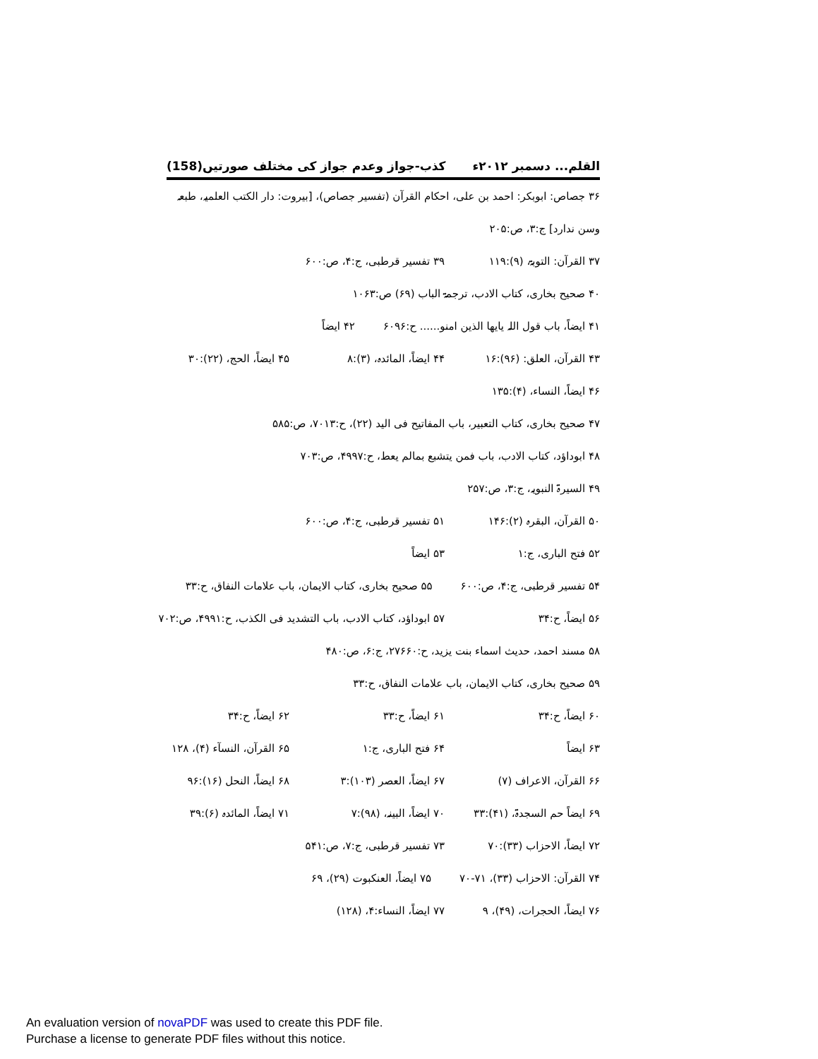القلم... دسمبر ۲۰۱۲ء کذب-جواز وعدم جواز کی مختلف صورتیں(158)
۳۶ جصاص: ابوبکر: احمد بن علی، احکام القرآن (تفسیر جصاص)، [بیروت: دار الکتب العلمیہ، طبعہ وسن ندارد] ج:۳، ص:۲۰۵
۳۷ القرآن: التوبۃ، (۹):۱۱۹ ۳۹ تفسیر قرطبی، ج:۴، ص:۶۰۰
۴۰ صحیح بخاری، کتاب الادب، ترجمۃ الباب (۶۹) ص:۱۰۶۳
۴۱ ایضاً، باب قول اللہ یایھا الذین امنو...... ح:۶۰۹۶ ۴۲ ایضاً
۴۳ القرآن، العلق: (۹۶):۱۶ ۴۴ ایضاً، المائدہ، (۳):۸ ۴۵ ایضاً، الحج، (۲۲):۳۰
۴۶ ایضاً، النساء، (۴):۱۳۵
۴۷ صحیح بخاری، کتاب التعبیر، باب المفاتیح فی الید (۲۲)، ح:۷۰۱۳، ص:۵۸۵
۴۸ ابوداؤد، کتاب الادب، باب فمن یتشبع بمالم یعط، ح:۴۹۹۷، ص:۷۰۳
۴۹ السیرۃ النبویہ، ج:۳، ص:۲۵۷
۵۰ القرآن، البقرہ (۲):۱۴۶ ۵۱ تفسیر قرطبی، ج:۴، ص:۶۰۰
۵۲ فتح الباری، ج:۱ ۵۳ ایضاً
۵۴ تفسیر قرطبی، ج:۴، ص:۶۰۰ ۵۵ صحیح بخاری، کتاب الایمان، باب علامات النفاق، ح:۳۳
۵۶ ایضاً، ح:۳۴ ۵۷ ابوداؤد، کتاب الادب، باب التشدید فی الکذب، ح:۴۹۹۱، ص:۷۰۲
۵۸ مسند احمد، حدیث اسماء بنت یزید، ح:۲۷۶۶۰، ج:۶، ص:۴۸۰
۵۹ صحیح بخاری، کتاب الایمان، باب علامات النفاق، ح:۳۳
۶۰ ایضاً، ح:۳۴ ۶۱ ایضاً، ح:۳۳ ۶۲ ایضاً، ح:۳۴
۶۳ ایضاً ۶۴ فتح الباری، ج:۱ ۶۵ القرآن، النسآء (۴)، ۱۲۸
۶۶ القرآن، الاعراف (۷) ۶۷ ایضاً، العصر (۱۰۳):۳ ۶۸ ایضاً، النحل (۱۶):۹۶
۶۹ ایضاً حم السجدۃ، (۴۱):۳۳ ۷۰ ایضاً، البینہ، (۹۸):۷ ۷۱ ایضاً، المائدہ (۶):۳۹
۷۲ ایضاً، الاحزاب (۳۳):۷۰ ۷۳ تفسیر قرطبی، ج:۷، ص:۵۴۱
۷۴ القرآن: الاحزاب (۳۳)، ۷۱-۷۰ ۷۵ ایضاً، العنکبوت (۲۹)، ۶۹
۷۶ ایضاً، الحجرات، (۴۹)، ۹ ۷۷ ایضاً، النساء:۴، (۱۲۸)
An evaluation version of novaPDF was used to create this PDF file.
Purchase a license to generate PDF files without this notice.